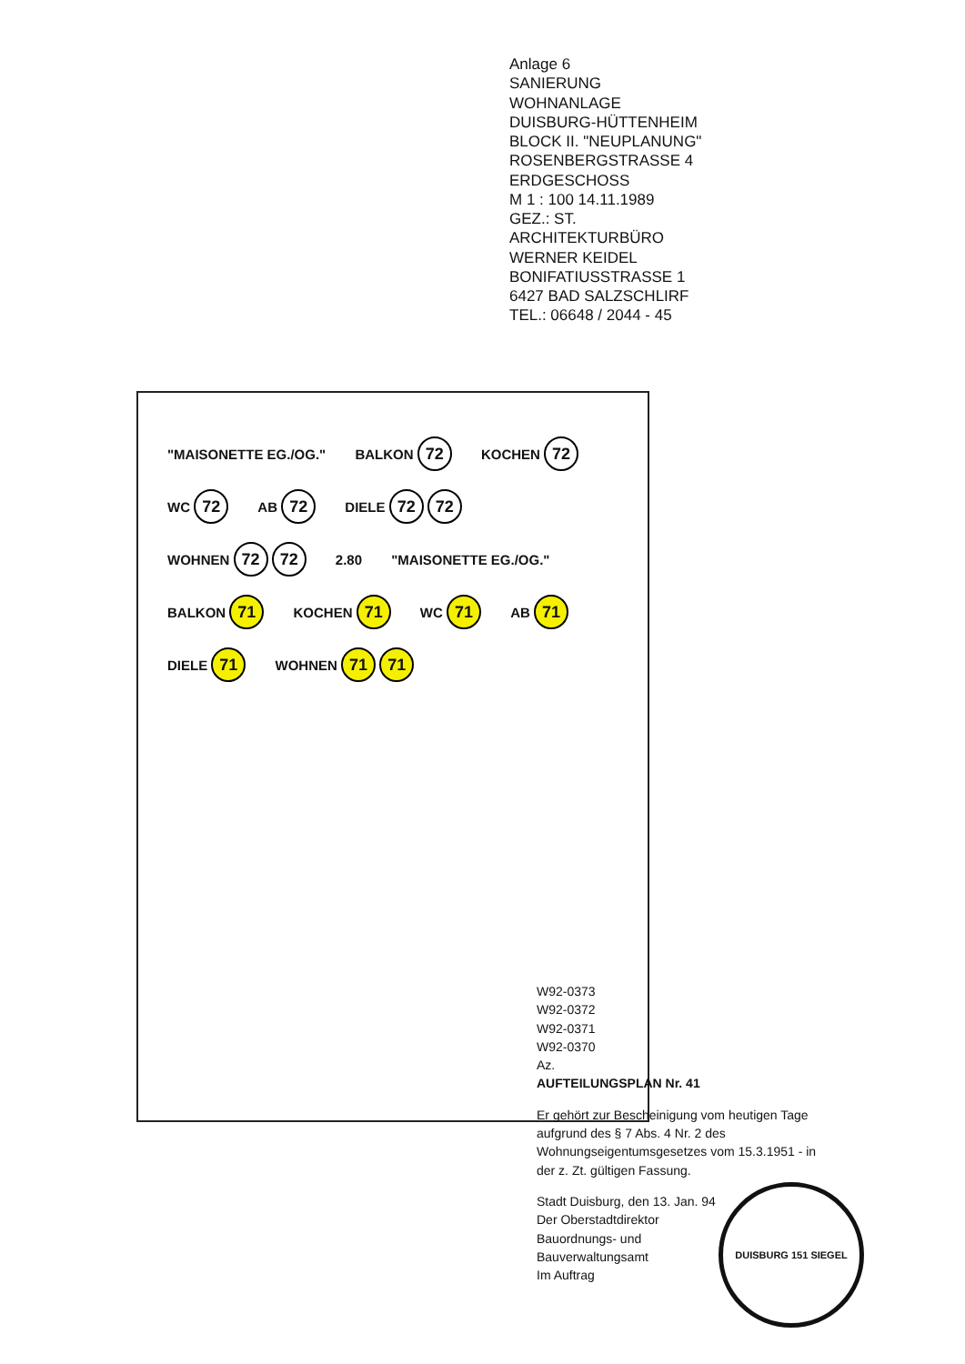Anlage 6
SANIERUNG
WOHNANLAGE
DUISBURG-HÜTTENHEIM
BLOCK II. "NEUPLANUNG"
ROSENBERGSTRASSE 4
ERDGESCHOSS
M 1 : 100 14.11.1989
GEZ.: ST.
ARCHITEKTURBÜRO
WERNER KEIDEL
BONIFATIUSSTRASSE 1
6427 BAD SALZSCHLIRF
TEL.: 06648 / 2044 - 45
"MAISONETTE EG./OG." BALKON 72 KOCHEN 72 WC 72 AB 72 DIELE 72 72 WOHNEN 72 72 2.80 "MAISONETTE EG./OG." BALKON 71 KOCHEN 71 WC 71 AB 71 DIELE 71 WOHNEN 71 71
W92-0373
W92-0372
W92-0371
W92-0370
Az.
AUFTEILUNGSPLAN Nr. 41
Er gehört zur Bescheinigung vom heutigen Tage aufgrund des § 7 Abs. 4 Nr. 2 des Wohnungseigentumsgesetzes vom 15.3.1951 - in der z. Zt. gültigen Fassung.
Stadt Duisburg, den 13. Jan. 94
Der Oberstadtdirektor
Bauordnungs- und
Bauverwaltungsamt
Im Auftrag
DUISBURG 151 SIEGEL